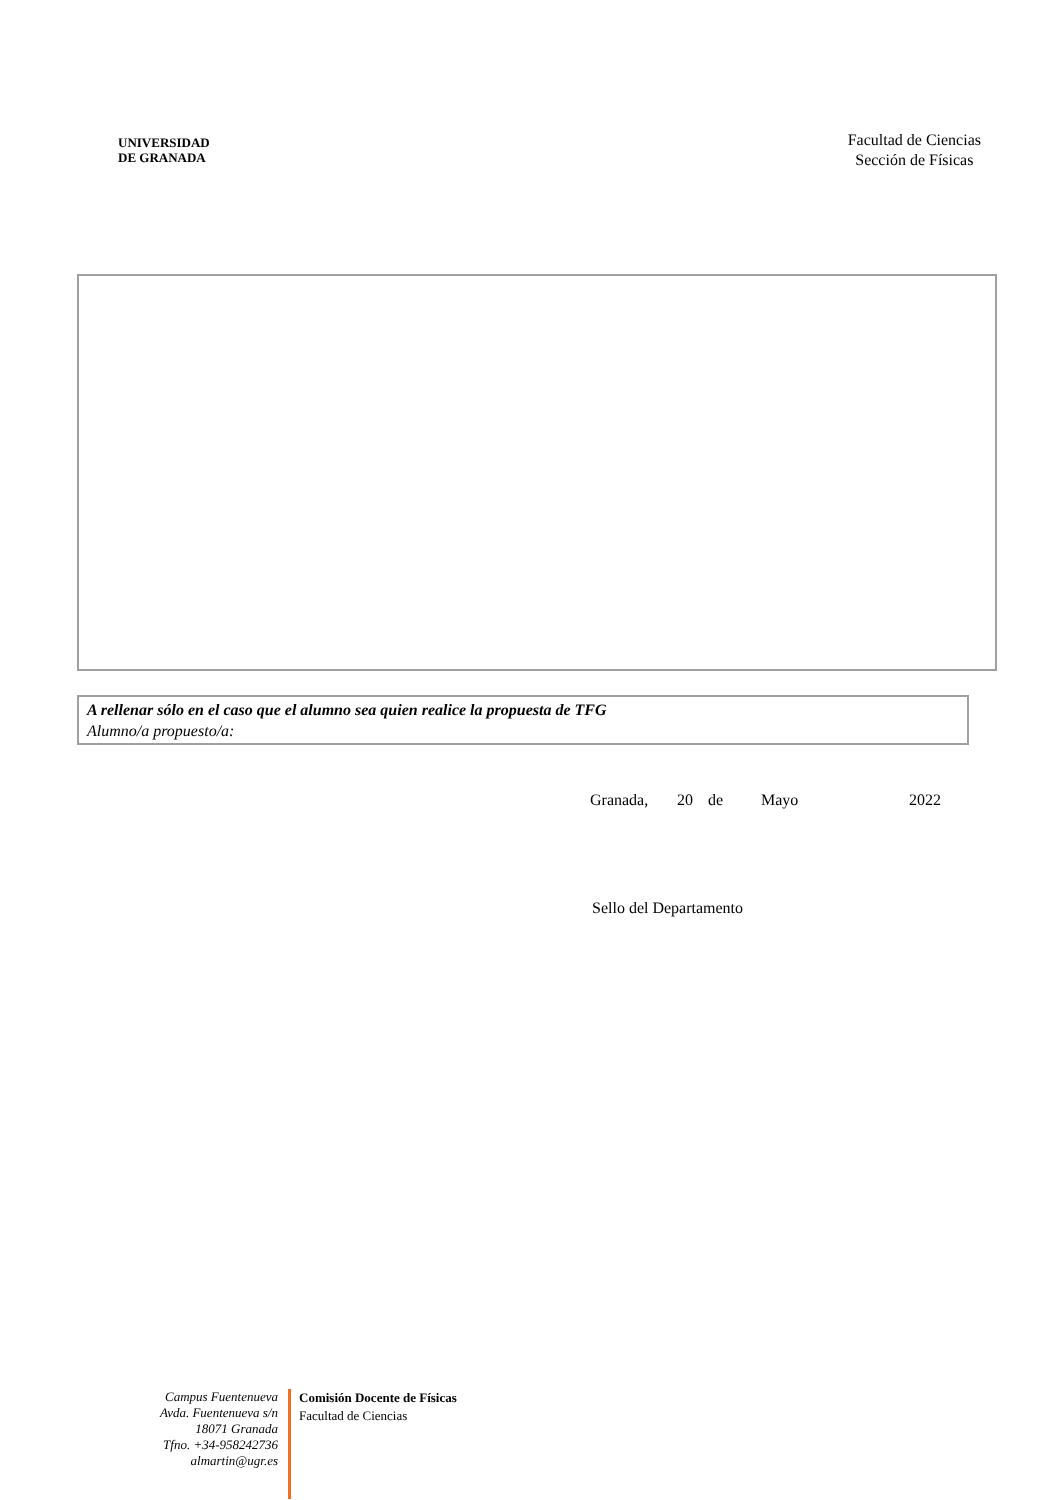UNIVERSIDAD
DE GRANADA
Facultad de Ciencias
Sección de Físicas
A rellenar sólo en el caso que el alumno sea quien realice la propuesta de TFG
Alumno/a propuesto/a:
Granada, 20 de Mayo 2022
Sello del Departamento
Campus Fuentenueva
Avda. Fuentenueva s/n
18071 Granada
Tfno. +34-958242736
almartin@ugr.es
Comisión Docente de Físicas
Facultad de Ciencias